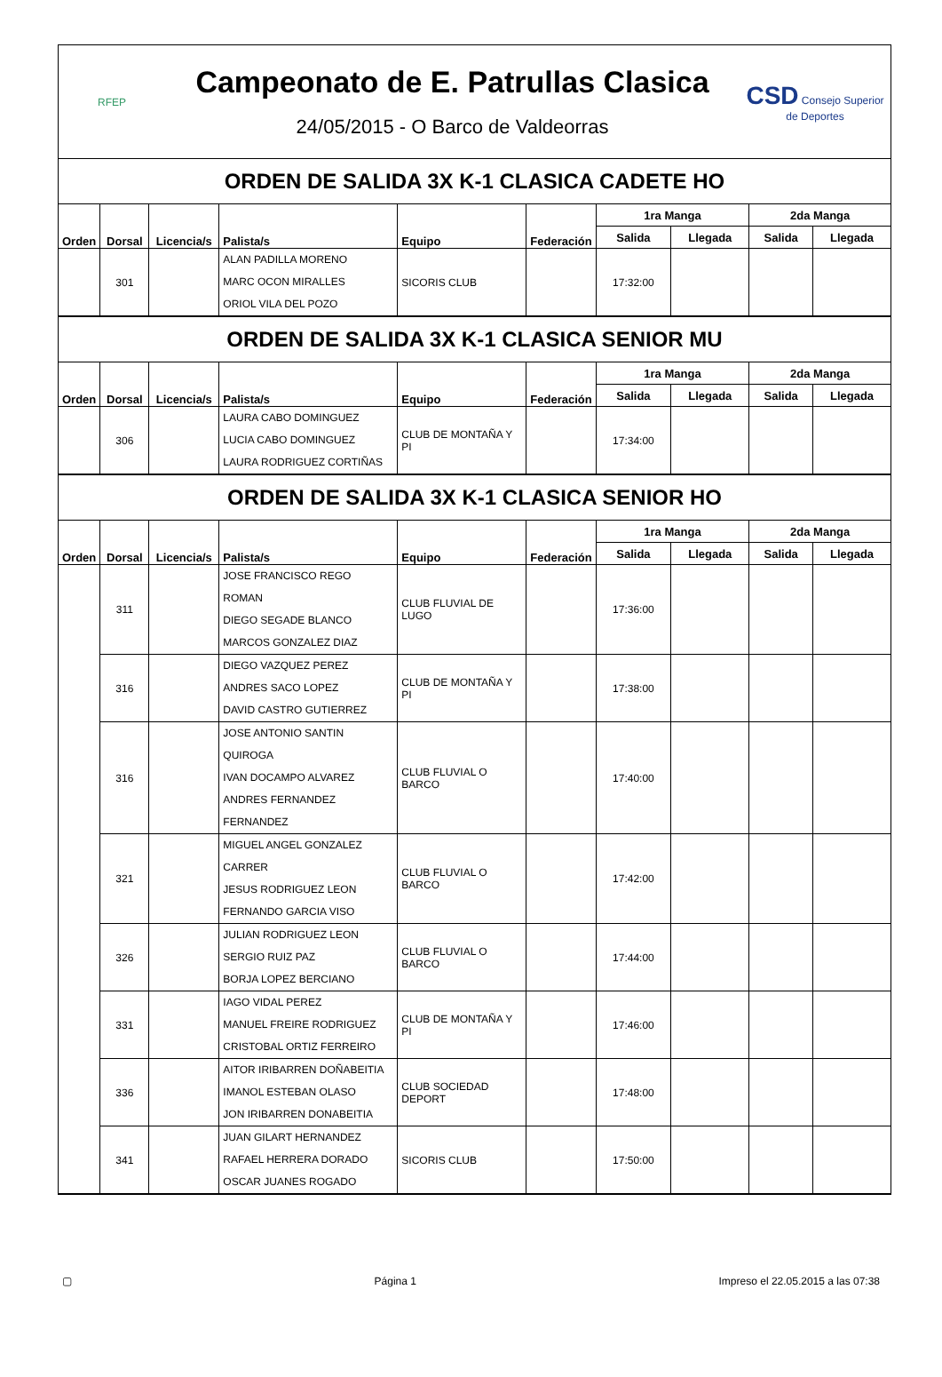RFEP
Campeonato de E. Patrullas Clasica
24/05/2015 - O Barco de Valdeorras
CSD Consejo Superior de Deportes
ORDEN DE SALIDA 3X K-1 CLASICA CADETE HO
| Orden | Dorsal | Licencia/s | Palista/s | Equipo | Federación | 1ra Manga | | 2da Manga | |
| --- | --- | --- | --- | --- | --- | --- | --- | --- | --- |
| | | | | | | Salida | Llegada | Salida | Llegada |
| | 301 | | ALAN PADILLA MORENO MARC OCON MIRALLES ORIOL VILA DEL POZO | SICORIS CLUB | | 17:32:00 | | | |
ORDEN DE SALIDA 3X K-1 CLASICA SENIOR MU
| Orden | Dorsal | Licencia/s | Palista/s | Equipo | Federación | 1ra Manga | | 2da Manga | |
| --- | --- | --- | --- | --- | --- | --- | --- | --- | --- |
| | | | | | | Salida | Llegada | Salida | Llegada |
| | 306 | | LAURA CABO DOMINGUEZ LUCIA CABO DOMINGUEZ LAURA RODRIGUEZ CORTIÑAS | CLUB DE MONTAÑA Y PI | | 17:34:00 | | | |
ORDEN DE SALIDA 3X K-1 CLASICA SENIOR HO
| Orden | Dorsal | Licencia/s | Palista/s | Equipo | Federación | 1ra Manga | | 2da Manga | |
| --- | --- | --- | --- | --- | --- | --- | --- | --- | --- |
| | | | | | | Salida | Llegada | Salida | Llegada |
| | 311 | | JOSE FRANCISCO REGO ROMAN DIEGO SEGADE BLANCO MARCOS GONZALEZ DIAZ | CLUB FLUVIAL DE LUGO | | 17:36:00 | | | |
| | 316 | | DIEGO VAZQUEZ PEREZ ANDRES SACO LOPEZ DAVID CASTRO GUTIERREZ | CLUB DE MONTAÑA Y PI | | 17:38:00 | | | |
| | 316 | | JOSE ANTONIO SANTIN QUIROGA IVAN DOCAMPO ALVAREZ ANDRES FERNANDEZ FERNANDEZ | CLUB FLUVIAL O BARCO | | 17:40:00 | | | |
| | 321 | | MIGUEL ANGEL GONZALEZ CARRER JESUS RODRIGUEZ LEON FERNANDO GARCIA VISO | CLUB FLUVIAL O BARCO | | 17:42:00 | | | |
| | 326 | | JULIAN RODRIGUEZ LEON SERGIO RUIZ PAZ BORJA LOPEZ BERCIANO | CLUB FLUVIAL O BARCO | | 17:44:00 | | | |
| | 331 | | IAGO VIDAL PEREZ MANUEL FREIRE RODRIGUEZ CRISTOBAL ORTIZ FERREIRO | CLUB DE MONTAÑA Y PI | | 17:46:00 | | | |
| | 336 | | AITOR IRIBARREN DOÑABEITIA IMANOL ESTEBAN OLASO JON IRIBARREN DONABEITIA | CLUB SOCIEDAD DEPORT | | 17:48:00 | | | |
| | 341 | | JUAN GILART HERNANDEZ RAFAEL HERRERA DORADO OSCAR JUANES ROGADO | SICORIS CLUB | | 17:50:00 | | | |
▢ Página 1 Impreso el 22.05.2015 a las 07:38